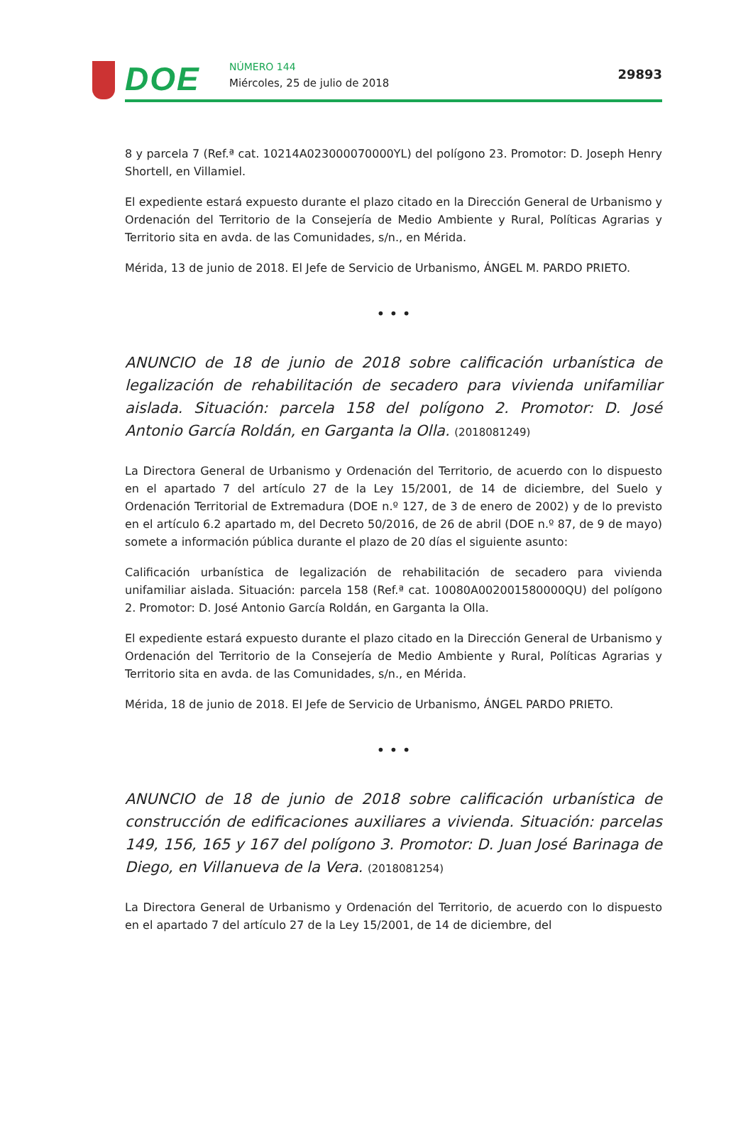DOE NÚMERO 144
Miércoles, 25 de julio de 2018
29893
8 y parcela 7 (Ref.ª cat. 10214A023000070000YL) del polígono 23. Promotor: D. Joseph Henry Shortell, en Villamiel.
El expediente estará expuesto durante el plazo citado en la Dirección General de Urbanismo y Ordenación del Territorio de la Consejería de Medio Ambiente y Rural, Políticas Agrarias y Territorio sita en avda. de las Comunidades, s/n., en Mérida.
Mérida, 13 de junio de 2018. El Jefe de Servicio de Urbanismo, ÁNGEL M. PARDO PRIETO.
• • •
ANUNCIO de 18 de junio de 2018 sobre calificación urbanística de legalización de rehabilitación de secadero para vivienda unifamiliar aislada. Situación: parcela 158 del polígono 2. Promotor: D. José Antonio García Roldán, en Garganta la Olla. (2018081249)
La Directora General de Urbanismo y Ordenación del Territorio, de acuerdo con lo dispuesto en el apartado 7 del artículo 27 de la Ley 15/2001, de 14 de diciembre, del Suelo y Ordenación Territorial de Extremadura (DOE n.º 127, de 3 de enero de 2002) y de lo previsto en el artículo 6.2 apartado m, del Decreto 50/2016, de 26 de abril (DOE n.º 87, de 9 de mayo) somete a información pública durante el plazo de 20 días el siguiente asunto:
Calificación urbanística de legalización de rehabilitación de secadero para vivienda unifamiliar aislada. Situación: parcela 158 (Ref.ª cat. 10080A002001580000QU) del polígono 2. Promotor: D. José Antonio García Roldán, en Garganta la Olla.
El expediente estará expuesto durante el plazo citado en la Dirección General de Urbanismo y Ordenación del Territorio de la Consejería de Medio Ambiente y Rural, Políticas Agrarias y Territorio sita en avda. de las Comunidades, s/n., en Mérida.
Mérida, 18 de junio de 2018. El Jefe de Servicio de Urbanismo, ÁNGEL PARDO PRIETO.
• • •
ANUNCIO de 18 de junio de 2018 sobre calificación urbanística de construcción de edificaciones auxiliares a vivienda. Situación: parcelas 149, 156, 165 y 167 del polígono 3. Promotor: D. Juan José Barinaga de Diego, en Villanueva de la Vera. (2018081254)
La Directora General de Urbanismo y Ordenación del Territorio, de acuerdo con lo dispuesto en el apartado 7 del artículo 27 de la Ley 15/2001, de 14 de diciembre, del